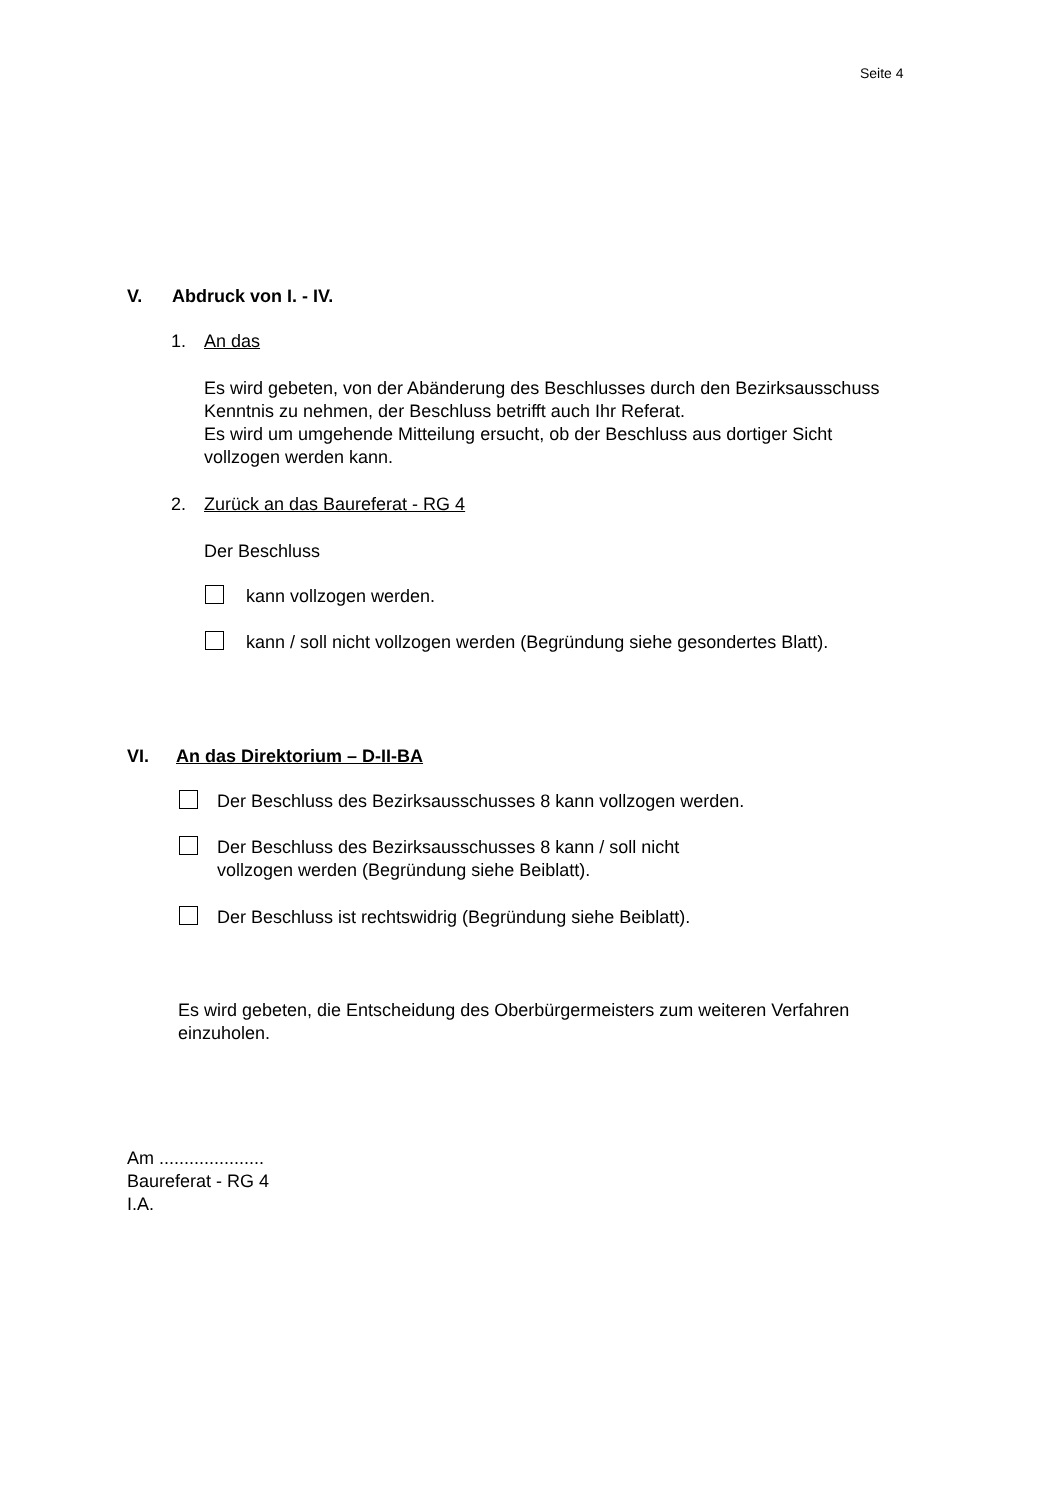Seite 4
V. Abdruck von I. - IV.
1. An das
Es wird gebeten, von der Abänderung des Beschlusses durch den Bezirksausschuss
Kenntnis zu nehmen, der Beschluss betrifft auch Ihr Referat.
Es wird um umgehende Mitteilung ersucht, ob der Beschluss aus dortiger Sicht
vollzogen werden kann.
2. Zurück an das Baureferat - RG 4
Der Beschluss
kann vollzogen werden.
kann / soll nicht vollzogen werden (Begründung siehe gesondertes Blatt).
VI. An das Direktorium – D-II-BA
Der Beschluss des Bezirksausschusses 8 kann vollzogen werden.
Der Beschluss des Bezirksausschusses 8 kann / soll nicht
vollzogen werden (Begründung siehe Beiblatt).
Der Beschluss ist rechtswidrig (Begründung siehe Beiblatt).
Es wird gebeten, die Entscheidung des Oberbürgermeisters zum weiteren Verfahren
einzuholen.
Am .....................
Baureferat - RG 4
I.A.